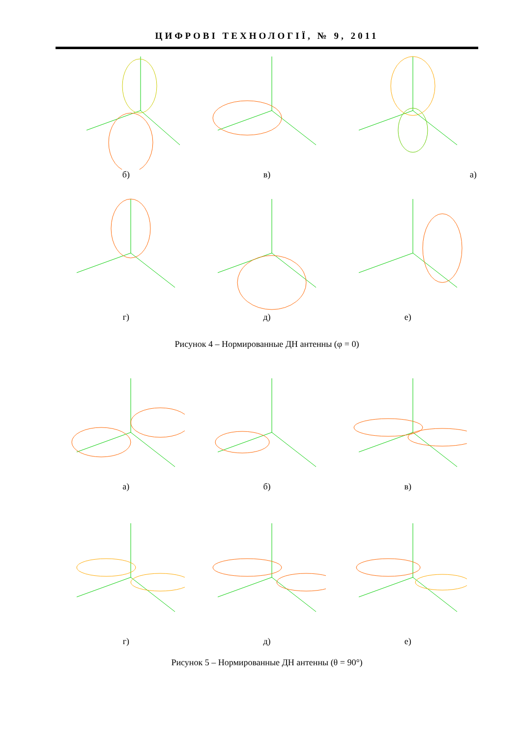ЦИФРОВІ ТЕХНОЛОГІЇ, № 9, 2011
б) в) а)
г) д) е)
Рисунок 4 – Нормированные ДН антенны (φ = 0)
а) б) в)
г) д) е)
Рисунок 5 – Нормированные ДН антенны (θ = 90°)